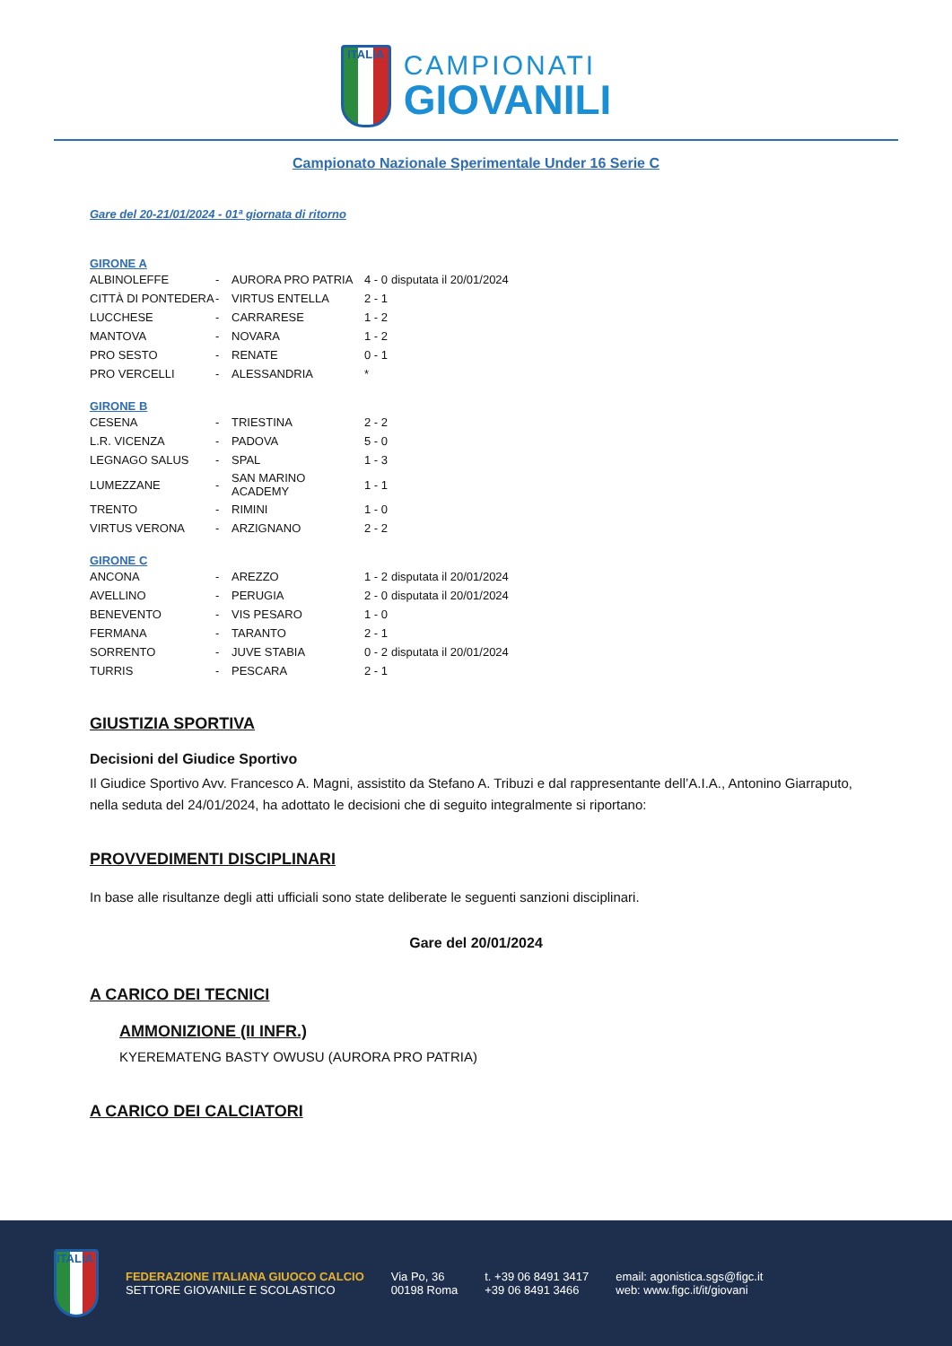ITALIA
CAMPIONATI
GIOVANILI
Campionato Nazionale Sperimentale Under 16 Serie C
Gare del 20-21/01/2024 - 01ª giornata di ritorno
GIRONE A
| ALBINOLEFFE | - | AURORA PRO PATRIA | 4 - 0 | disputata il 20/01/2024 |
| CITTÀ DI PONTEDERA | - | VIRTUS ENTELLA | 2 - 1 | |
| LUCCHESE | - | CARRARESE | 1 - 2 | |
| MANTOVA | - | NOVARA | 1 - 2 | |
| PRO SESTO | - | RENATE | 0 - 1 | |
| PRO VERCELLI | - | ALESSANDRIA | * | |
GIRONE B
| CESENA | - | TRIESTINA | 2 - 2 |
| L.R. VICENZA | - | PADOVA | 5 - 0 |
| LEGNAGO SALUS | - | SPAL | 1 - 3 |
| LUMEZZANE | - | SAN MARINO ACADEMY | 1 - 1 |
| TRENTO | - | RIMINI | 1 - 0 |
| VIRTUS VERONA | - | ARZIGNANO | 2 - 2 |
GIRONE C
| ANCONA | - | AREZZO | 1 - 2 | disputata il 20/01/2024 |
| AVELLINO | - | PERUGIA | 2 - 0 | disputata il 20/01/2024 |
| BENEVENTO | - | VIS PESARO | 1 - 0 | |
| FERMANA | - | TARANTO | 2 - 1 | |
| SORRENTO | - | JUVE STABIA | 0 - 2 | disputata il 20/01/2024 |
| TURRIS | - | PESCARA | 2 - 1 | |
GIUSTIZIA SPORTIVA
Decisioni del Giudice Sportivo
Il Giudice Sportivo Avv. Francesco A. Magni, assistito da Stefano A. Tribuzi e dal rappresentante dell’A.I.A., Antonino Giarraputo, nella seduta del 24/01/2024, ha adottato le decisioni che di seguito integralmente si riportano:
PROVVEDIMENTI DISCIPLINARI
In base alle risultanze degli atti ufficiali sono state deliberate le seguenti sanzioni disciplinari.
Gare del 20/01/2024
A CARICO DEI TECNICI
AMMONIZIONE (II INFR.)
KYEREMATENG BASTY OWUSU (AURORA PRO PATRIA)
A CARICO DEI CALCIATORI
ITALIA
FEDERAZIONE ITALIANA GIUOCO CALCIO
SETTORE GIOVANILE E SCOLASTICO
Via Po, 36
00198 Roma
t. +39 06 8491 3417
+39 06 8491 3466
email: agonistica.sgs@figc.it
web: www.figc.it/it/giovani